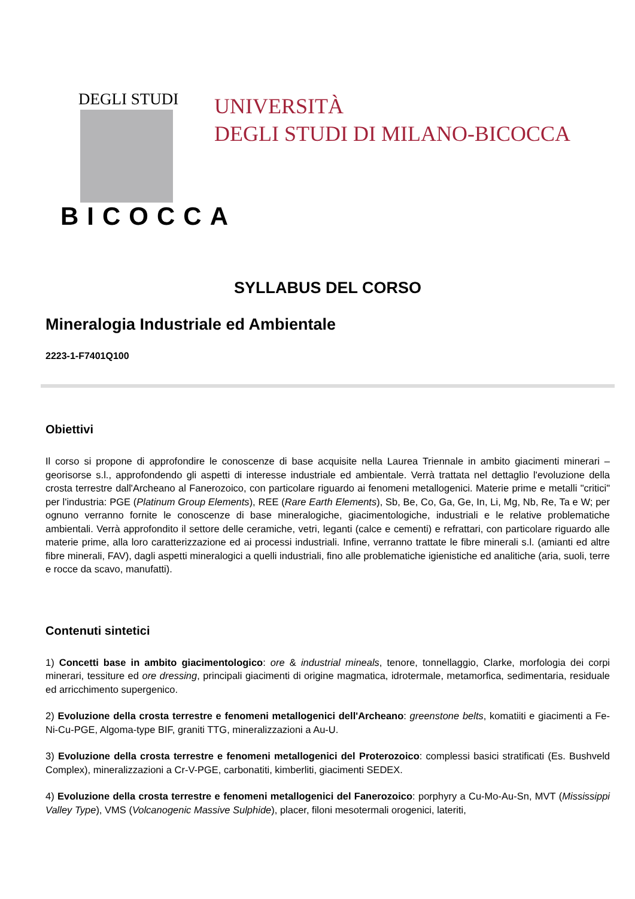DEGLI STUDI
BICOCCA
UNIVERSITÀ
DEGLI STUDI DI MILANO-BICOCCA
SYLLABUS DEL CORSO
Mineralogia Industriale ed Ambientale
2223-1-F7401Q100
Obiettivi
Il corso si propone di approfondire le conoscenze di base acquisite nella Laurea Triennale in ambito giacimenti minerari – georisorse s.l., approfondendo gli aspetti di interesse industriale ed ambientale. Verrà trattata nel dettaglio l'evoluzione della crosta terrestre dall'Archeano al Fanerozoico, con particolare riguardo ai fenomeni metallogenici. Materie prime e metalli "critici" per l'industria: PGE (Platinum Group Elements), REE (Rare Earth Elements), Sb, Be, Co, Ga, Ge, In, Li, Mg, Nb, Re, Ta e W; per ognuno verranno fornite le conoscenze di base mineralogiche, giacimentologiche, industriali e le relative problematiche ambientali. Verrà approfondito il settore delle ceramiche, vetri, leganti (calce e cementi) e refrattari, con particolare riguardo alle materie prime, alla loro caratterizzazione ed ai processi industriali. Infine, verranno trattate le fibre minerali s.l. (amianti ed altre fibre minerali, FAV), dagli aspetti mineralogici a quelli industriali, fino alle problematiche igienistiche ed analitiche (aria, suoli, terre e rocce da scavo, manufatti).
Contenuti sintetici
1) Concetti base in ambito giacimentologico: ore & industrial mineals, tenore, tonnellaggio, Clarke, morfologia dei corpi minerari, tessiture ed ore dressing, principali giacimenti di origine magmatica, idrotermale, metamorfica, sedimentaria, residuale ed arricchimento supergenico.
2) Evoluzione della crosta terrestre e fenomeni metallogenici dell'Archeano: greenstone belts, komatiiti e giacimenti a Fe-Ni-Cu-PGE, Algoma-type BIF, graniti TTG, mineralizzazioni a Au-U.
3) Evoluzione della crosta terrestre e fenomeni metallogenici del Proterozoico: complessi basici stratificati (Es. Bushveld Complex), mineralizzazioni a Cr-V-PGE, carbonatiti, kimberliti, giacimenti SEDEX.
4) Evoluzione della crosta terrestre e fenomeni metallogenici del Fanerozoico: porphyry a Cu-Mo-Au-Sn, MVT (Mississippi Valley Type), VMS (Volcanogenic Massive Sulphide), placer, filoni mesotermali orogenici, lateriti,